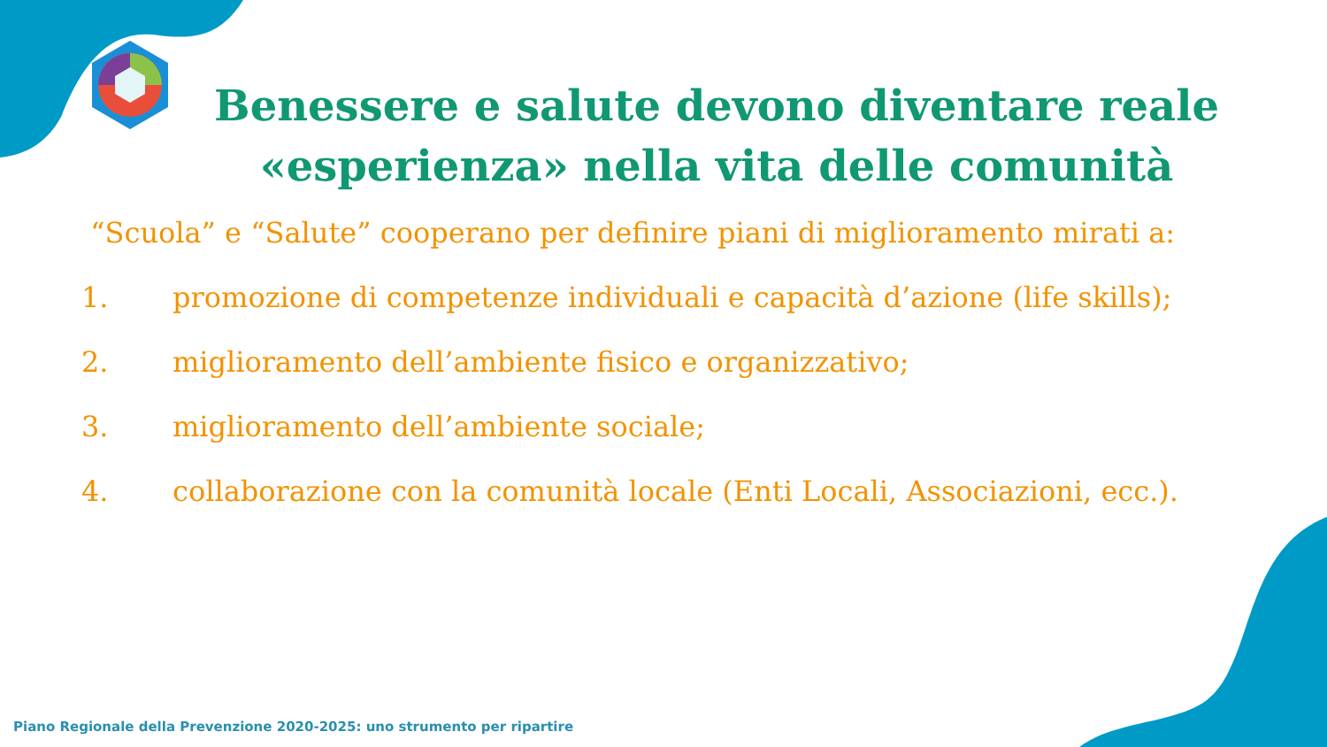Benessere e salute devono diventare reale «esperienza» nella vita delle comunità
“Scuola” e “Salute” cooperano per definire piani di miglioramento mirati a:
1. promozione di competenze individuali e capacità d’azione (life skills);
2. miglioramento dell’ambiente fisico e organizzativo;
3. miglioramento dell’ambiente sociale;
4. collaborazione con la comunità locale (Enti Locali, Associazioni, ecc.).
Piano Regionale della Prevenzione 2020-2025: uno strumento per ripartire